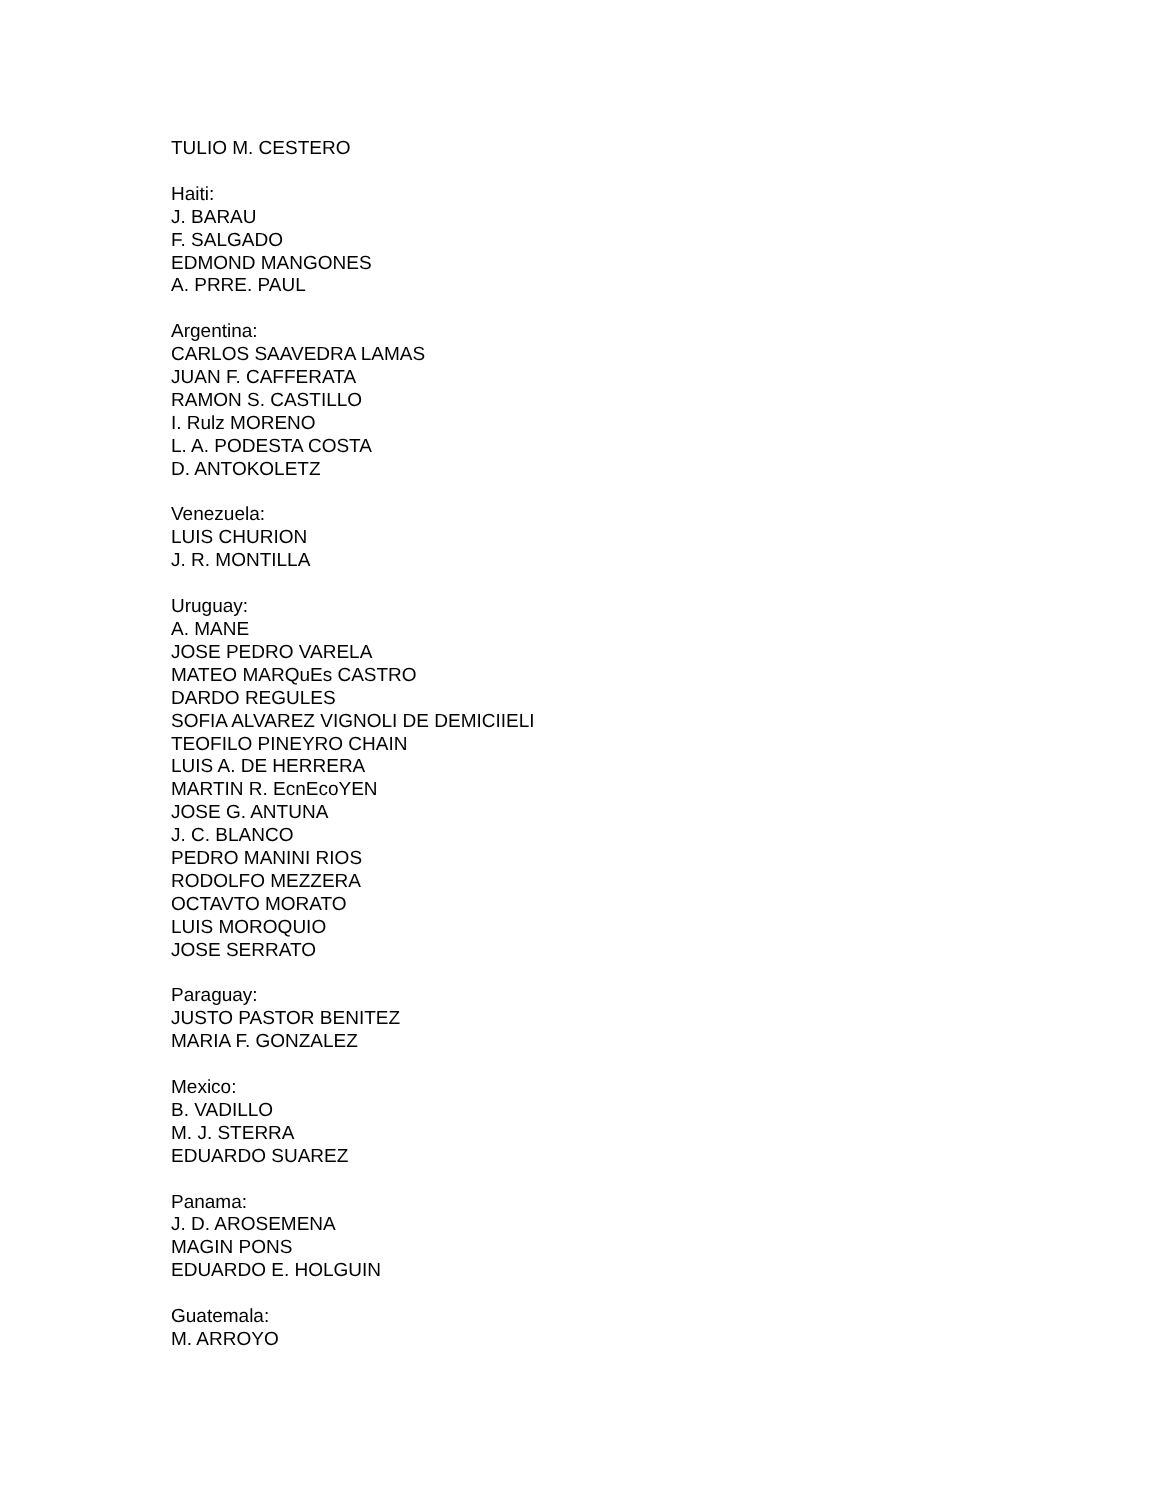TULIO M. CESTERO
Haiti:
J. BARAU
F. SALGADO
EDMOND MANGONES
A. PRRE. PAUL
Argentina:
CARLOS SAAVEDRA LAMAS
JUAN F. CAFFERATA
RAMON S. CASTILLO
I. Rulz MORENO
L. A. PODESTA COSTA
D. ANTOKOLETZ
Venezuela:
LUIS CHURION
J. R. MONTILLA
Uruguay:
A. MANE
JOSE PEDRO VARELA
MATEO MARQuEs CASTRO
DARDO REGULES
SOFIA ALVAREZ VIGNOLI DE DEMICIIELI
TEOFILO PINEYRO CHAIN
LUIS A. DE HERRERA
MARTIN R. EcnEcoYEN
JOSE G. ANTUNA
J. C. BLANCO
PEDRO MANINI RIOS
RODOLFO MEZZERA
OCTAVTO MORATO
LUIS MOROQUIO
JOSE SERRATO
Paraguay:
JUSTO PASTOR BENITEZ
MARIA F. GONZALEZ
Mexico:
B. VADILLO
M. J. STERRA
EDUARDO SUAREZ
Panama:
J. D. AROSEMENA
MAGIN PONS
EDUARDO E. HOLGUIN
Guatemala:
M. ARROYO